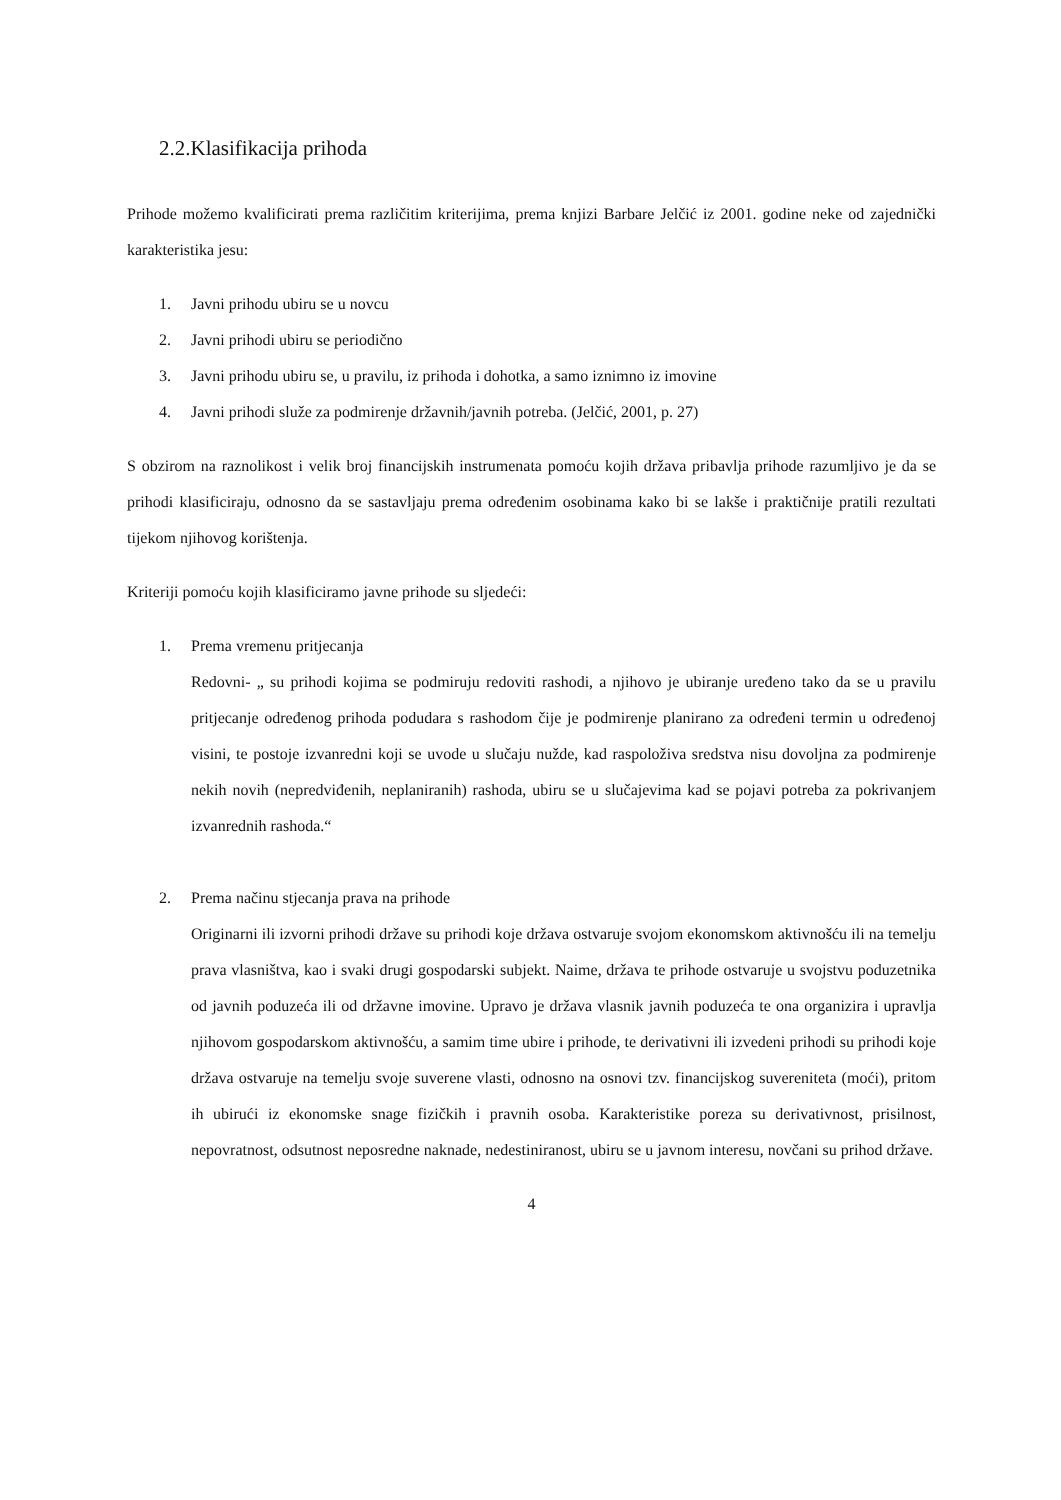2.2.Klasifikacija prihoda
Prihode možemo kvalificirati prema različitim kriterijima, prema knjizi Barbare Jelčić iz 2001. godine neke od zajednički karakteristika jesu:
1. Javni prihodu ubiru se u novcu
2. Javni prihodi ubiru se periodično
3. Javni prihodu ubiru se, u pravilu, iz prihoda i dohotka, a samo iznimno iz imovine
4. Javni prihodi služe za podmirenje državnih/javnih potreba. (Jelčić, 2001, p. 27)
S obzirom na raznolikost i velik broj financijskih instrumenata pomoću kojih država pribavlja prihode razumljivo je da se prihodi klasificiraju, odnosno da se sastavljaju prema određenim osobinama kako bi se lakše i praktičnije pratili rezultati tijekom njihovog korištenja.
Kriteriji pomoću kojih klasificiramo javne prihode su sljedeći:
1. Prema vremenu pritjecanja
Redovni- „ su prihodi kojima se podmiruju redoviti rashodi, a njihovo je ubiranje uređeno tako da se u pravilu pritjecanje određenog prihoda podudara s rashodom čije je podmirenje planirano za određeni termin u određenoj visini, te postoje izvanredni koji se uvode u slučaju nužde, kad raspoloživa sredstva nisu dovoljna za podmirenje nekih novih (nepredviđenih, neplaniranih) rashoda, ubiru se u slučajevima kad se pojavi potreba za pokrivanjem izvanrednih rashoda.“
2. Prema načinu stjecanja prava na prihode
Originarni ili izvorni prihodi države su prihodi koje država ostvaruje svojom ekonomskom aktivnošću ili na temelju prava vlasništva, kao i svaki drugi gospodarski subjekt. Naime, država te prihode ostvaruje u svojstvu poduzetnika od javnih poduzeća ili od državne imovine. Upravo je država vlasnik javnih poduzeća te ona organizira i upravlja njihovom gospodarskom aktivnošću, a samim time ubire i prihode, te derivativni ili izvedeni prihodi su prihodi koje država ostvaruje na temelju svoje suverene vlasti, odnosno na osnovi tzv. financijskog suvereniteta (moći), pritom ih ubirući iz ekonomske snage fizičkih i pravnih osoba. Karakteristike poreza su derivativnost, prisilnost, nepovratnost, odsutnost neposredne naknade, nedestiniranost, ubiru se u javnom interesu, novčani su prihod države.
4